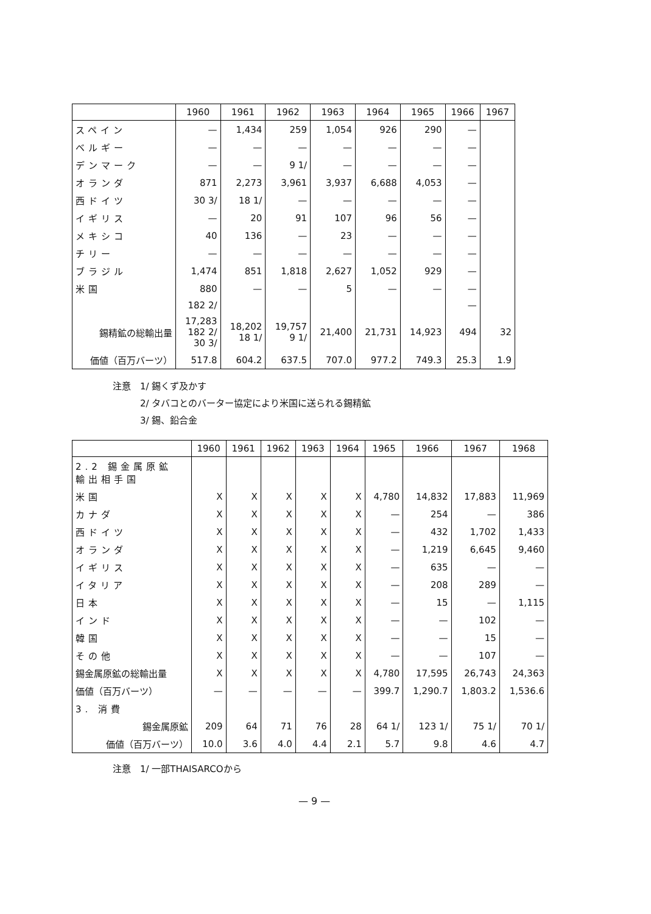| | 1960 | 1961 | 1962 | 1963 | 1964 | 1965 | 1966 | 1967 |
| --- | --- | --- | --- | --- | --- | --- | --- | --- |
| スペイン | — | 1,434 | 259 | 1,054 | 926 | 290 | — | |
| ベルギー | — | — | — | — | — | — | — | |
| デンマーク | — | — | 9 1/ | — | — | — | — | |
| オランダ | 871 | 2,273 | 3,961 | 3,937 | 6,688 | 4,053 | — | |
| 西ドイツ | 30 3/ | 18 1/ | — | — | — | — | — | |
| イギリス | — | 20 | 91 | 107 | 96 | 56 | — | |
| メキシコ | 40 | 136 | — | 23 | — | — | — | |
| チリー | — | — | — | — | — | — | — | |
| ブラジル | 1,474 | 851 | 1,818 | 2,627 | 1,052 | 929 | — | |
| 米国 | 880 | — | — | 5 | — | — | — | |
| | 182 2/ | | | | | | — | |
| 錫精鉱の総輸出量 | 17,283 182 2/ 30 3/ | 18,202 18 1/ | 19,757 9 1/ | 21,400 | 21,731 | 14,923 | 494 | 32 |
| 価値（百万バーツ） | 517.8 | 604.2 | 637.5 | 707.0 | 977.2 | 749.3 | 25.3 | 1.9 |
注意　1/ 錫くず及かす
　　　2/ タバコとのバーター協定により米国に送られる錫精鉱
　　　3/ 錫、鉛合金
| | 1960 | 1961 | 1962 | 1963 | 1964 | 1965 | 1966 | 1967 | 1968 |
| --- | --- | --- | --- | --- | --- | --- | --- | --- | --- |
| 2.2 錫金属原鉱 輸出相手国 | | | | | | | | | |
| 米国 | X | X | X | X | X | 4,780 | 14,832 | 17,883 | 11,969 |
| カナダ | X | X | X | X | X | — | 254 | — | 386 |
| 西ドイツ | X | X | X | X | X | — | 432 | 1,702 | 1,433 |
| オランダ | X | X | X | X | X | — | 1,219 | 6,645 | 9,460 |
| イギリス | X | X | X | X | X | — | 635 | — | — |
| イタリア | X | X | X | X | X | — | 208 | 289 | — |
| 日本 | X | X | X | X | X | — | 15 | — | 1,115 |
| インド | X | X | X | X | X | — | — | 102 | — |
| 韓国 | X | X | X | X | X | — | — | 15 | — |
| その他 | X | X | X | X | X | — | — | 107 | — |
| 錫金属原鉱の総輸出量 | X | X | X | X | X | 4,780 | 17,595 | 26,743 | 24,363 |
| 価値（百万バーツ） | — | — | — | — | — | 399.7 | 1,290.7 | 1,803.2 | 1,536.6 |
| 3. 消費 | | | | | | | | | |
| 錫金属原鉱 | 209 | 64 | 71 | 76 | 28 | 64 1/ | 123 1/ | 75 1/ | 70 1/ |
| 価値（百万バーツ） | 10.0 | 3.6 | 4.0 | 4.4 | 2.1 | 5.7 | 9.8 | 4.6 | 4.7 |
注意　1/ 一部THAISARCOから
— 9 —